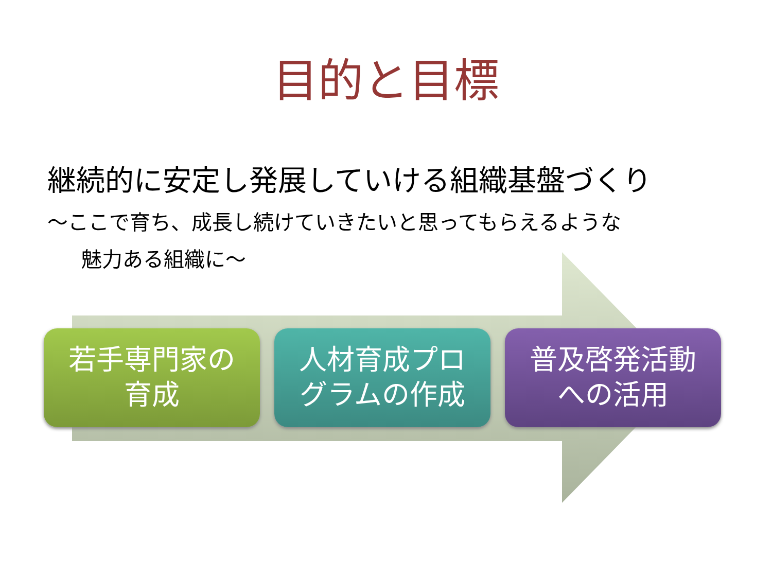目的と目標
継続的に安定し発展していける組織基盤づくり
～ここで育ち、成長し続けていきたいと思ってもらえるような
魅力ある組織に～
若手専門家の
育成
人材育成プロ
グラムの作成
普及啓発活動
への活用